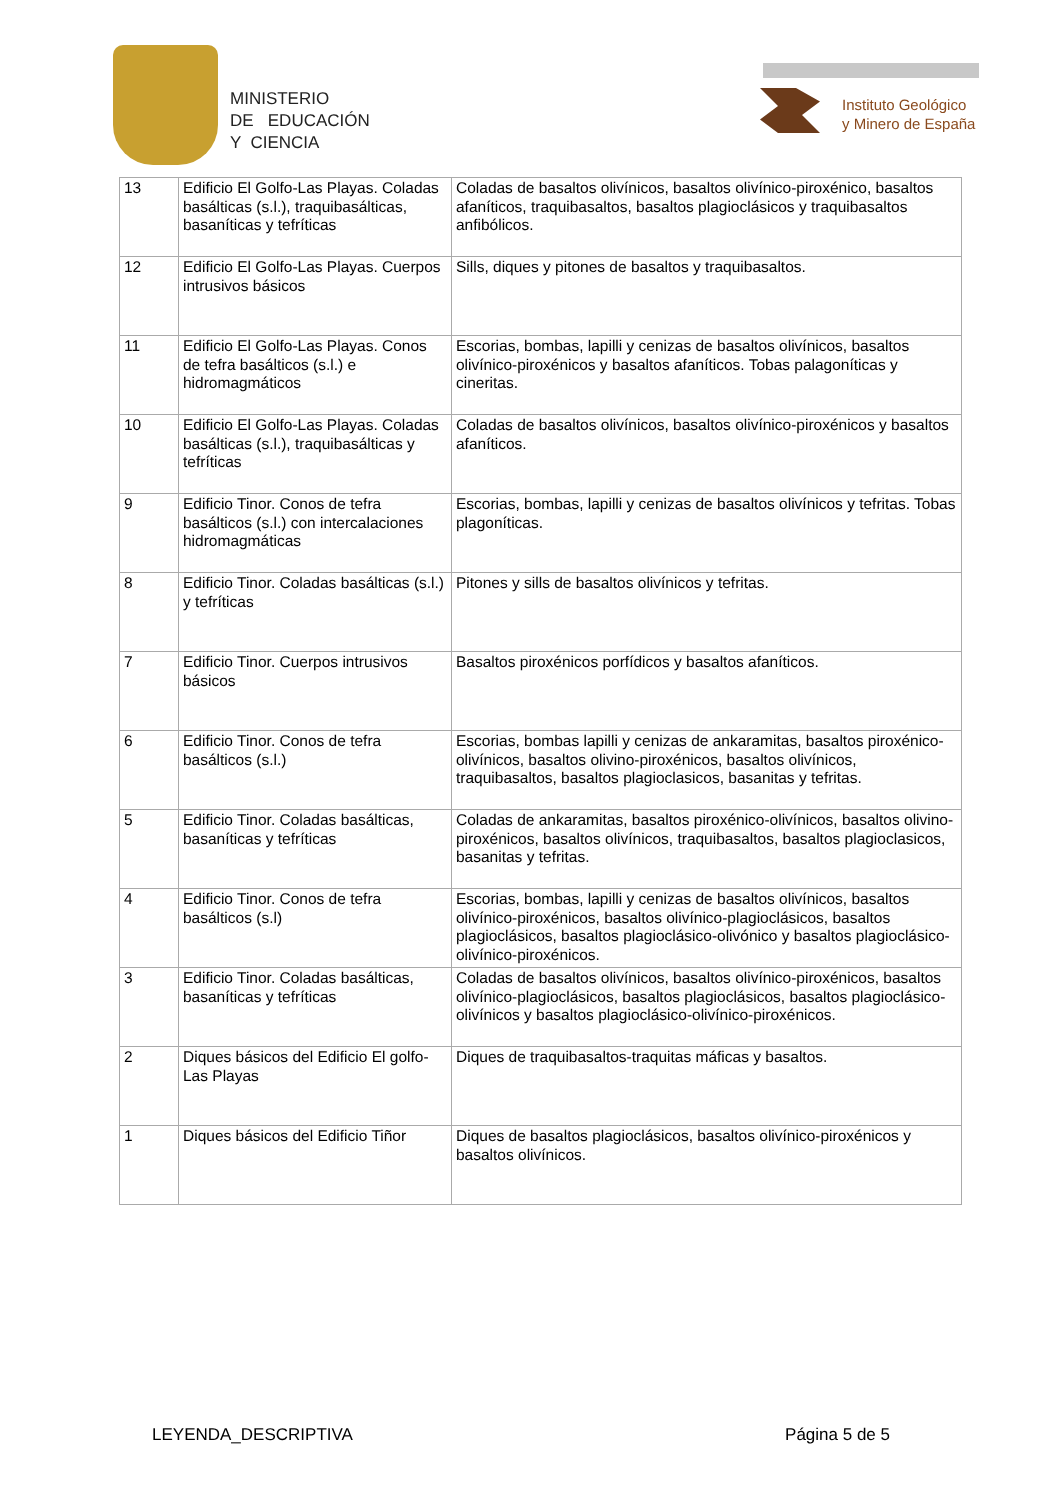MINISTERIO
DE EDUCACIÓN
Y CIENCIA
Instituto Geológico
y Minero de España
| 13 | Edificio El Golfo-Las Playas. Coladas basálticas (s.l.), traquibasálticas, basaníticas y tefríticas | Coladas de basaltos olivínicos, basaltos olivínico-piroxénico, basaltos afaníticos, traquibasaltos, basaltos plagioclásicos y traquibasaltos anfibólicos. |
| 12 | Edificio El Golfo-Las Playas. Cuerpos intrusivos básicos | Sills, diques y pitones de basaltos y traquibasaltos. |
| 11 | Edificio El Golfo-Las Playas. Conos de tefra basálticos (s.l.) e hidromagmáticos | Escorias, bombas, lapilli y cenizas de basaltos olivínicos, basaltos olivínico-piroxénicos y basaltos afaníticos. Tobas palagoníticas y cineritas. |
| 10 | Edificio El Golfo-Las Playas. Coladas basálticas (s.l.), traquibasálticas y tefríticas | Coladas de basaltos olivínicos, basaltos olivínico-piroxénicos y basaltos afaníticos. |
| 9 | Edificio Tinor. Conos de tefra basálticos (s.l.) con intercalaciones hidromagmáticas | Escorias, bombas, lapilli y cenizas de basaltos olivínicos y tefritas. Tobas plagoníticas. |
| 8 | Edificio Tinor. Coladas basálticas (s.l.) y tefríticas | Pitones y sills de basaltos olivínicos y tefritas. |
| 7 | Edificio Tinor. Cuerpos intrusivos básicos | Basaltos piroxénicos porfídicos y basaltos afaníticos. |
| 6 | Edificio Tinor. Conos de tefra basálticos (s.l.) | Escorias, bombas lapilli y cenizas de ankaramitas, basaltos piroxénico-olivínicos, basaltos olivino-piroxénicos, basaltos olivínicos, traquibasaltos, basaltos plagioclasicos, basanitas y tefritas. |
| 5 | Edificio Tinor. Coladas basálticas, basaníticas y tefríticas | Coladas de ankaramitas, basaltos piroxénico-olivínicos, basaltos olivino-piroxénicos, basaltos olivínicos, traquibasaltos, basaltos plagioclasicos, basanitas y tefritas. |
| 4 | Edificio Tinor. Conos de tefra basálticos (s.l) | Escorias, bombas, lapilli y cenizas de basaltos olivínicos, basaltos olivínico-piroxénicos, basaltos olivínico-plagioclásicos, basaltos plagioclásicos, basaltos plagioclásico-olivónico y basaltos plagioclásico-olivínico-piroxénicos. |
| 3 | Edificio Tinor. Coladas basálticas, basaníticas y tefríticas | Coladas de basaltos olivínicos, basaltos olivínico-piroxénicos, basaltos olivínico-plagioclásicos, basaltos plagioclásicos, basaltos plagioclásico-olivínicos y basaltos plagioclásico-olivínico-piroxénicos. |
| 2 | Diques básicos del Edificio El golfo-Las Playas | Diques de traquibasaltos-traquitas máficas y basaltos. |
| 1 | Diques básicos del Edificio Tiñor | Diques de basaltos plagioclásicos, basaltos olivínico-piroxénicos y basaltos olivínicos. |
LEYENDA_DESCRIPTIVA Página 5 de 5